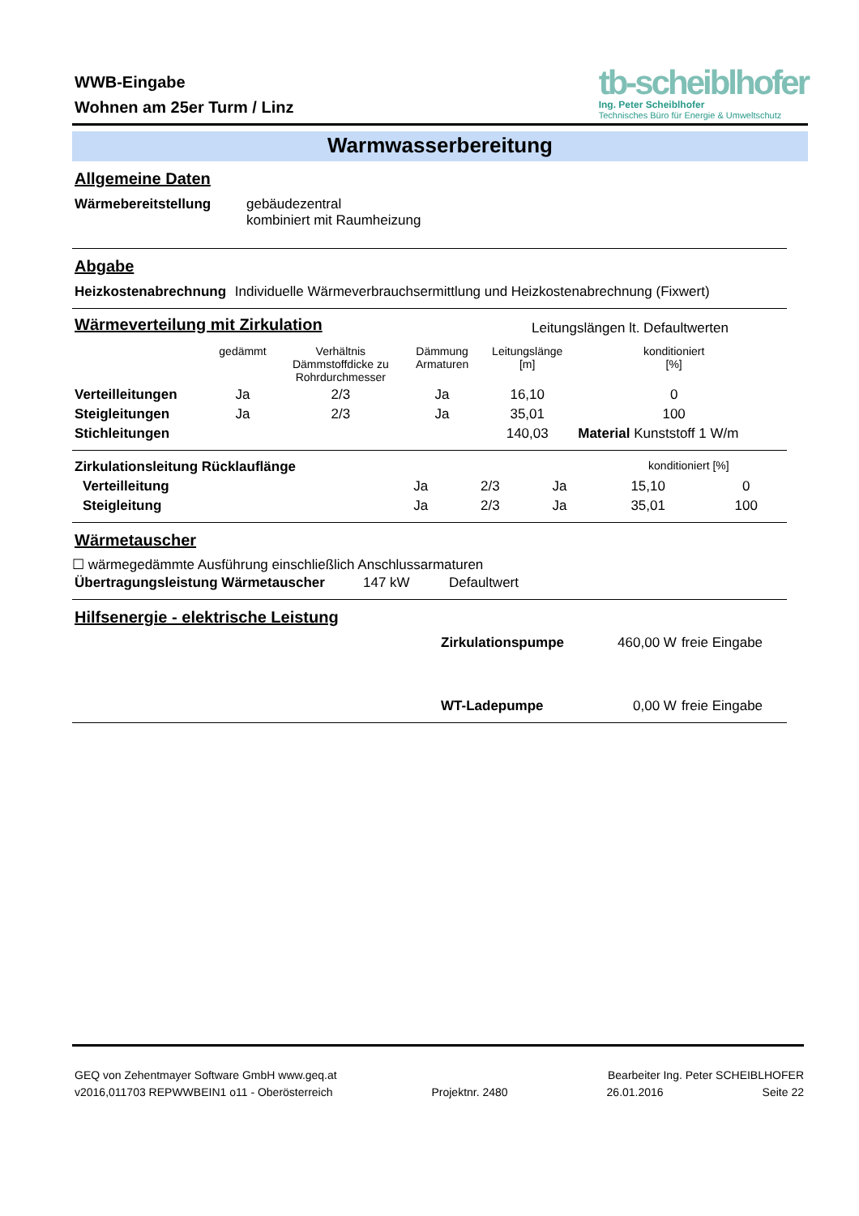WWB-Eingabe
Wohnen am 25er Turm / Linz
tb-scheiblhofer
Ing. Peter Scheiblhofer
Technisches Büro für Energie & Umweltschutz
Warmwasserbereitung
Allgemeine Daten
| Wärmebereitstellung | gebäudezentral kombiniert mit Raumheizung |
Abgabe
| Heizkostenabrechnung | Individuelle Wärmeverbrauchsermittlung und Heizkostenabrechnung (Fixwert) |
Wärmeverteilung mit Zirkulation
Leitungslängen lt. Defaultwerten
| | gedämmt | Verhältnis Dämmstoffdicke zu Rohrdurchmesser | Dämmung Armaturen | Leitungslänge [m] | konditioniert [%] | |
| Verteilleitungen | Ja | 2/3 | Ja | 16,10 | 0 | |
| Steigleitungen | Ja | 2/3 | Ja | 35,01 | 100 | |
| Stichleitungen | | | | 140,03 | Material Kunststoff 1 W/m | |
| Zirkulationsleitung Rücklauflänge | | | | konditioniert [%] | |
| Verteilleitung | Ja | 2/3 | Ja | 15,10 | 0 |
| Steigleitung | Ja | 2/3 | Ja | 35,01 | 100 |
Wärmetauscher
☐ wärmegedämmte Ausführung einschließlich Anschlussarmaturen
| Übertragungsleistung Wärmetauscher | 147 kW | Defaultwert |
Hilfsenergie - elektrische Leistung
| Zirkulationspumpe | 460,00 W | freie Eingabe |
| WT-Ladepumpe | 0,00 W | freie Eingabe |
GEQ von Zehentmayer Software GmbH www.geq.at Bearbeiter Ing. Peter SCHEIBLHOFER
v2016,011703 REPWWBEIN1 o11 - Oberösterreich Projektnr. 2480 26.01.2016 Seite 22